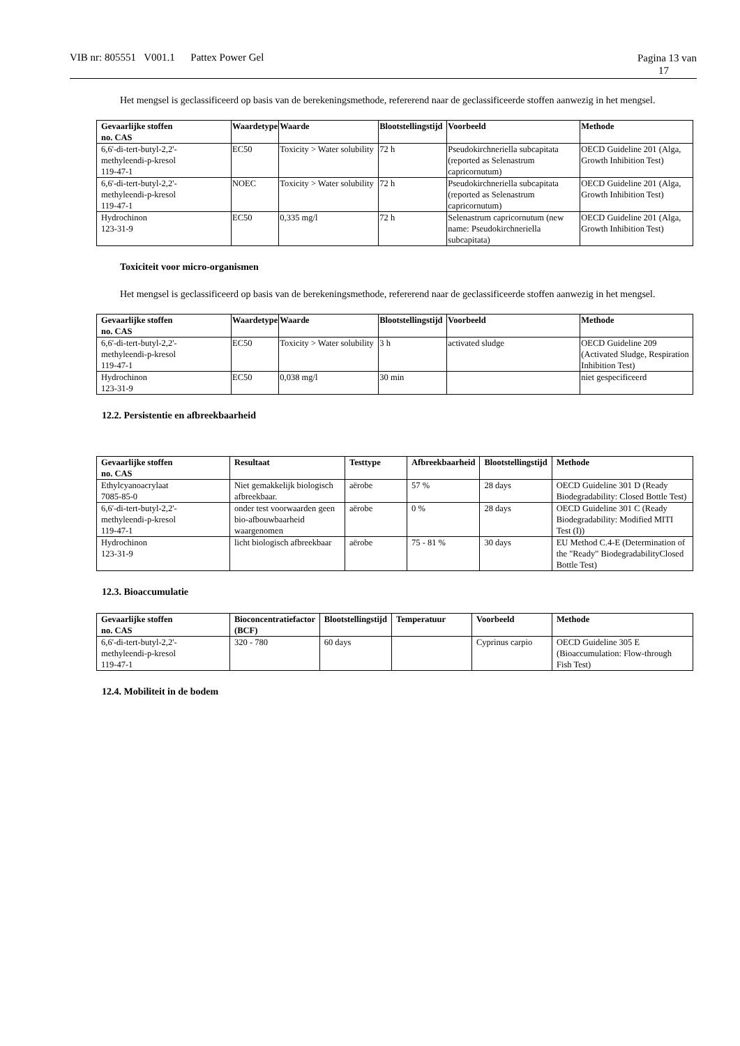VIB nr: 805551 V001.1 Pattex Power Gel
Pagina 13 van
17
Het mengsel is geclassificeerd op basis van de berekeningsmethode, refererend naar de geclassificeerde stoffen aanwezig in het mengsel.
| Gevaarlijke stoffen no. CAS | Waardetype | Waarde | Blootstellingstijd | Voorbeeld | Methode |
| --- | --- | --- | --- | --- | --- |
| 6,6'-di-tert-butyl-2,2'- methyleendi-p-kresol 119-47-1 | EC50 | Toxicity > Water solubility | 72 h | Pseudokirchneriella subcapitata (reported as Selenastrum capricornutum) | OECD Guideline 201 (Alga, Growth Inhibition Test) |
| 6,6'-di-tert-butyl-2,2'- methyleendi-p-kresol 119-47-1 | NOEC | Toxicity > Water solubility | 72 h | Pseudokirchneriella subcapitata (reported as Selenastrum capricornutum) | OECD Guideline 201 (Alga, Growth Inhibition Test) |
| Hydrochinon 123-31-9 | EC50 | 0,335 mg/l | 72 h | Selenastrum capricornutum (new name: Pseudokirchneriella subcapitata) | OECD Guideline 201 (Alga, Growth Inhibition Test) |
Toxiciteit voor micro-organismen
Het mengsel is geclassificeerd op basis van de berekeningsmethode, refererend naar de geclassificeerde stoffen aanwezig in het mengsel.
| Gevaarlijke stoffen no. CAS | Waardetype | Waarde | Blootstellingstijd | Voorbeeld | Methode |
| --- | --- | --- | --- | --- | --- |
| 6,6'-di-tert-butyl-2,2'- methyleendi-p-kresol 119-47-1 | EC50 | Toxicity > Water solubility | 3 h | activated sludge | OECD Guideline 209 (Activated Sludge, Respiration Inhibition Test) |
| Hydrochinon 123-31-9 | EC50 | 0,038 mg/l | 30 min | | niet gespecificeerd |
12.2. Persistentie en afbreekbaarheid
| Gevaarlijke stoffen no. CAS | Resultaat | Testtype | Afbreekbaarheid | Blootstellingstijd | Methode |
| --- | --- | --- | --- | --- | --- |
| Ethylcyanoacrylaat 7085-85-0 | Niet gemakkelijk biologisch afbreekbaar. | aërobe | 57 % | 28 days | OECD Guideline 301 D (Ready Biodegradability: Closed Bottle Test) |
| 6,6'-di-tert-butyl-2,2'- methyleendi-p-kresol 119-47-1 | onder test voorwaarden geen bio-afbouwbaarheid waargenomen | aërobe | 0 % | 28 days | OECD Guideline 301 C (Ready Biodegradability: Modified MITI Test (I)) |
| Hydrochinon 123-31-9 | licht biologisch afbreekbaar | aërobe | 75 - 81 % | 30 days | EU Method C.4-E (Determination of the "Ready" BiodegradabilityClosed Bottle Test) |
12.3. Bioaccumulatie
| Gevaarlijke stoffen no. CAS | Bioconcentratiefactor (BCF) | Blootstellingstijd | Temperatuur | Voorbeeld | Methode |
| --- | --- | --- | --- | --- | --- |
| 6,6'-di-tert-butyl-2,2'- methyleendi-p-kresol 119-47-1 | 320 - 780 | 60 days | | Cyprinus carpio | OECD Guideline 305 E (Bioaccumulation: Flow-through Fish Test) |
12.4. Mobiliteit in de bodem